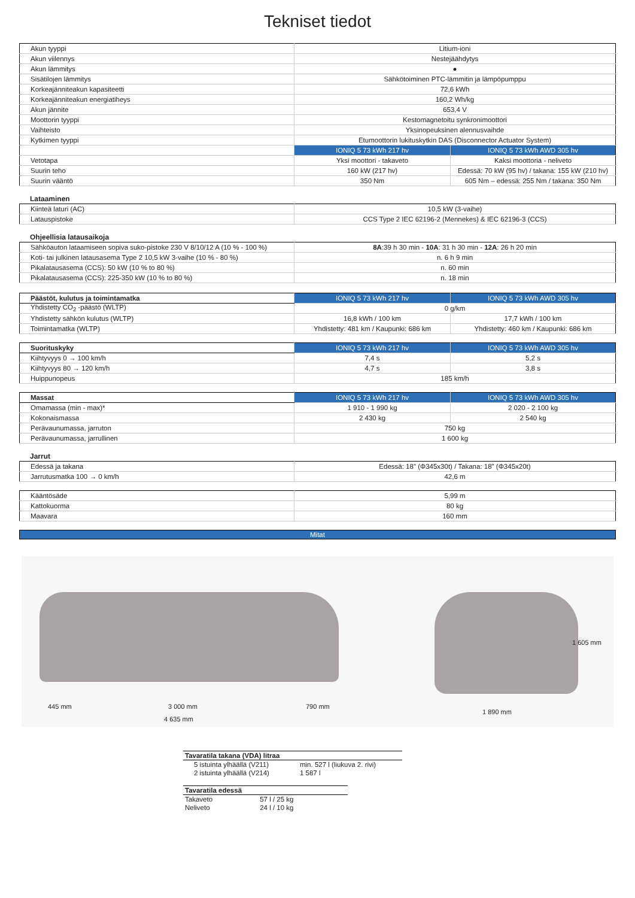Tekniset tiedot
| Akun tyyppi | Litium-ioni | |
| Akun viilennys | Nestejäähdytys | |
| Akun lämmitys | ● | |
| Sisätilojen lämmitys | Sähkötoiminen PTC-lämmitin ja lämpöpumppu | |
| Korkeajänniteakun kapasiteetti | 72,6 kWh | |
| Korkeajänniteakun energiatiheys | 160,2 Wh/kg | |
| Akun jännite | 653,4 V | |
| Moottorin tyyppi | Kestomagnetoitu synkronimoottori | |
| Vaihteisto | Yksinopeuksinen alennusvaihde | |
| Kytkimen tyyppi | Etumoottorin lukituskytkin DAS (Disconnector Actuator System) | |
| | IONIQ 5 73 kWh 217 hv | IONIQ 5 73 kWh AWD 305 hv |
| Vetotapa | Yksi moottori - takaveto | Kaksi moottoria - neliveto |
| Suurin teho | 160 kW (217 hv) | Edessä: 70 kW (95 hv) / takana: 155 kW (210 hv) |
| Suurin vääntö | 350 Nm | 605 Nm – edessä: 255 Nm / takana: 350 Nm |
Lataaminen
| Kiinteä laturi (AC) | 10,5 kW (3-vaihe) |
| Latauspistoke | CCS Type 2 IEC 62196-2 (Mennekes) & IEC 62196-3 (CCS) |
Ohjeellisia latausaikoja
| Sähköauton lataamiseen sopiva suko-pistoke 230 V 8/10/12 A (10 % - 100 %) | 8A :39 h 30 min - 10A : 31 h 30 min - 12A : 26 h 20 min |
| Koti- tai julkinen latausasema Type 2 10,5 kW 3-vaihe (10 % - 80 %) | n. 6 h 9 min |
| Pikalatausasema (CCS): 50 kW (10 % to 80 %) | n. 60 min |
| Pikalatausasema (CCS): 225-350 kW (10 % to 80 %) | n. 18 min |
| Päästöt, kulutus ja toimintamatka | IONIQ 5 73 kWh 217 hv | IONIQ 5 73 kWh AWD 305 hv |
| Yhdistetty CO<sub>2</sub> -päästö (WLTP) | 0 g/km | |
| Yhdistetty sähkön kulutus (WLTP) | 16,8 kWh / 100 km | 17,7 kWh / 100 km |
| Toimintamatka (WLTP) | Yhdistetty: 481 km / Kaupunki: 686 km | Yhdistetty: 460 km / Kaupunki: 686 km |
| Suorituskyky | IONIQ 5 73 kWh 217 hv | IONIQ 5 73 kWh AWD 305 hv |
| Kiihtyvyys 0 → 100 km/h | 7,4 s | 5,2 s |
| Kiihtyvyys 80 → 120 km/h | 4,7 s | 3,8 s |
| Huippunopeus | 185 km/h | |
| Massat | IONIQ 5 73 kWh 217 hv | IONIQ 5 73 kWh AWD 305 hv |
| Omamassa (min - max)* | 1 910 - 1 990 kg | 2 020 - 2 100 kg |
| Kokonaismassa | 2 430 kg | 2 540 kg |
| Perävaunumassa, jarruton | 750 kg | |
| Perävaunumassa, jarrullinen | 1 600 kg | |
Jarrut
| Edessä ja takana | Edessä: 18" (Φ345x30t) / Takana: 18" (Φ345x20t) |
| Jarrutusmatka 100 → 0 km/h | 42,6 m |
| Kääntösäde | 5,99 m |
| Kattokuorma | 80 kg |
| Maavara | 160 mm |
Mitat
445 mm 3 000 mm 790 mm
4 635 mm
1 605 mm
1 890 mm
| Tavaratila takana (VDA) litraa | |
| --- | --- |
| 5 istuinta ylhäällä (V211) | min. 527 l (liukuva 2. rivi) |
| 2 istuinta ylhäällä (V214) | 1 587 l |
| Tavaratila edessä | |
| --- | --- |
| Takaveto | 57 l / 25 kg |
| Neliveto | 24 l / 10 kg |